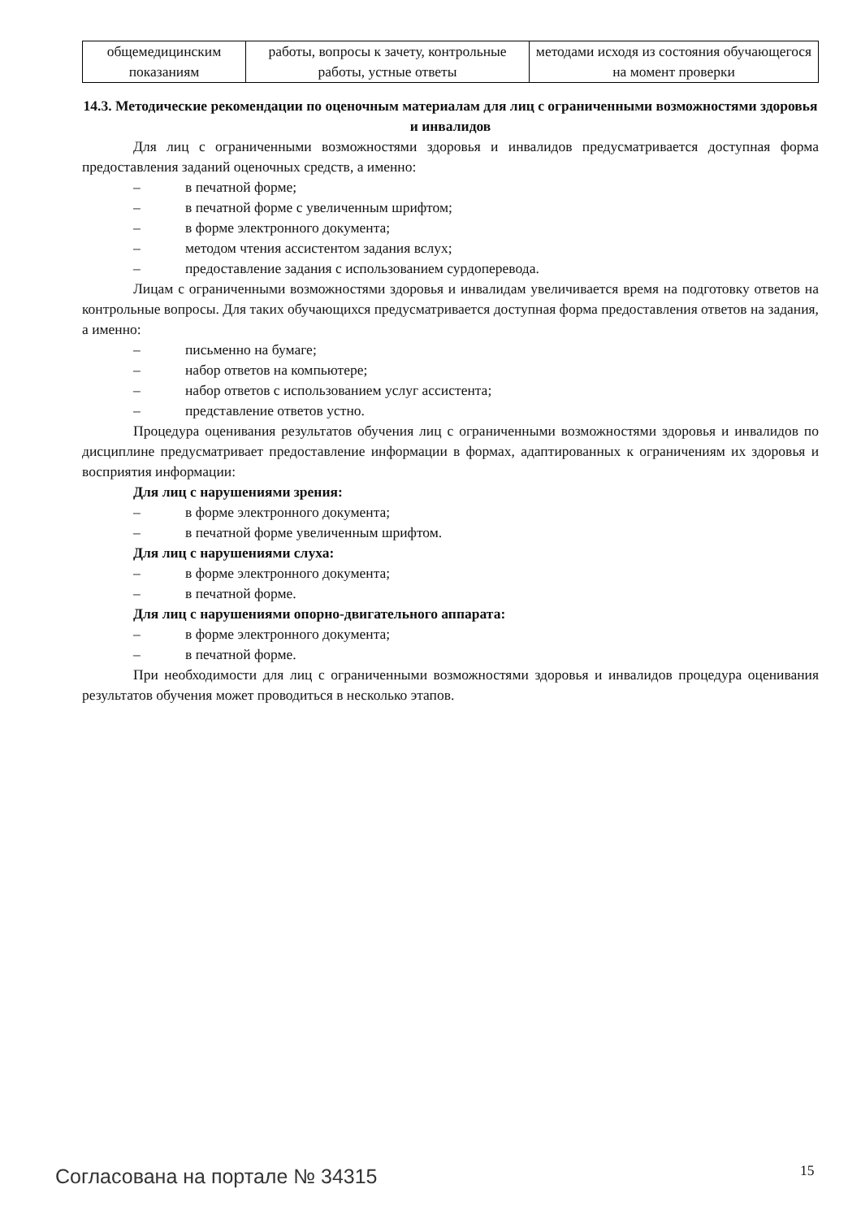| общемедицинским показаниям | работы, вопросы к зачету, контрольные работы, устные ответы | методами исходя из состояния обучающегося на момент проверки |
14.3. Методические рекомендации по оценочным материалам для лиц с ограниченными возможностями здоровья и инвалидов
Для лиц с ограниченными возможностями здоровья и инвалидов предусматривается доступная форма предоставления заданий оценочных средств, а именно:
– в печатной форме;
– в печатной форме с увеличенным шрифтом;
– в форме электронного документа;
– методом чтения ассистентом задания вслух;
– предоставление задания с использованием сурдоперевода.
Лицам с ограниченными возможностями здоровья и инвалидам увеличивается время на подготовку ответов на контрольные вопросы. Для таких обучающихся предусматривается доступная форма предоставления ответов на задания, а именно:
– письменно на бумаге;
– набор ответов на компьютере;
– набор ответов с использованием услуг ассистента;
– представление ответов устно.
Процедура оценивания результатов обучения лиц с ограниченными возможностями здоровья и инвалидов по дисциплине предусматривает предоставление информации в формах, адаптированных к ограничениям их здоровья и восприятия информации:
Для лиц с нарушениями зрения:
– в форме электронного документа;
– в печатной форме увеличенным шрифтом.
Для лиц с нарушениями слуха:
– в форме электронного документа;
– в печатной форме.
Для лиц с нарушениями опорно-двигательного аппарата:
– в форме электронного документа;
– в печатной форме.
При необходимости для лиц с ограниченными возможностями здоровья и инвалидов процедура оценивания результатов обучения может проводиться в несколько этапов.
Согласована на портале № 34315 15